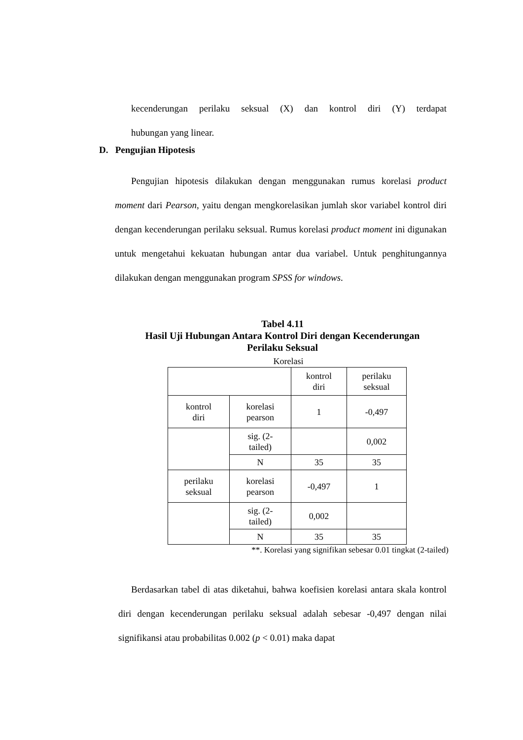kecenderungan perilaku seksual (X) dan kontrol diri (Y) terdapat
hubungan yang linear.
D. Pengujian Hipotesis
Pengujian hipotesis dilakukan dengan menggunakan rumus korelasi product moment dari Pearson, yaitu dengan mengkorelasikan jumlah skor variabel kontrol diri dengan kecenderungan perilaku seksual. Rumus korelasi product moment ini digunakan untuk mengetahui kekuatan hubungan antar dua variabel. Untuk penghitungannya dilakukan dengan menggunakan program SPSS for windows.
Tabel 4.11
Hasil Uji Hubungan Antara Kontrol Diri dengan Kecenderungan
Perilaku Seksual
Korelasi
| | | kontrol diri | perilaku seksual |
| kontrol diri | korelasi pearson | 1 | -0,497 |
| | sig. (2- tailed) | | 0,002 |
| | N | 35 | 35 |
| perilaku seksual | korelasi pearson | -0,497 | 1 |
| | sig. (2- tailed) | 0,002 | |
| | N | 35 | 35 |
**. Korelasi yang signifikan sebesar 0.01 tingkat (2-tailed)
Berdasarkan tabel di atas diketahui, bahwa koefisien korelasi antara skala kontrol diri dengan kecenderungan perilaku seksual adalah sebesar -0,497 dengan nilai signifikansi atau probabilitas 0.002 (p < 0.01) maka dapat